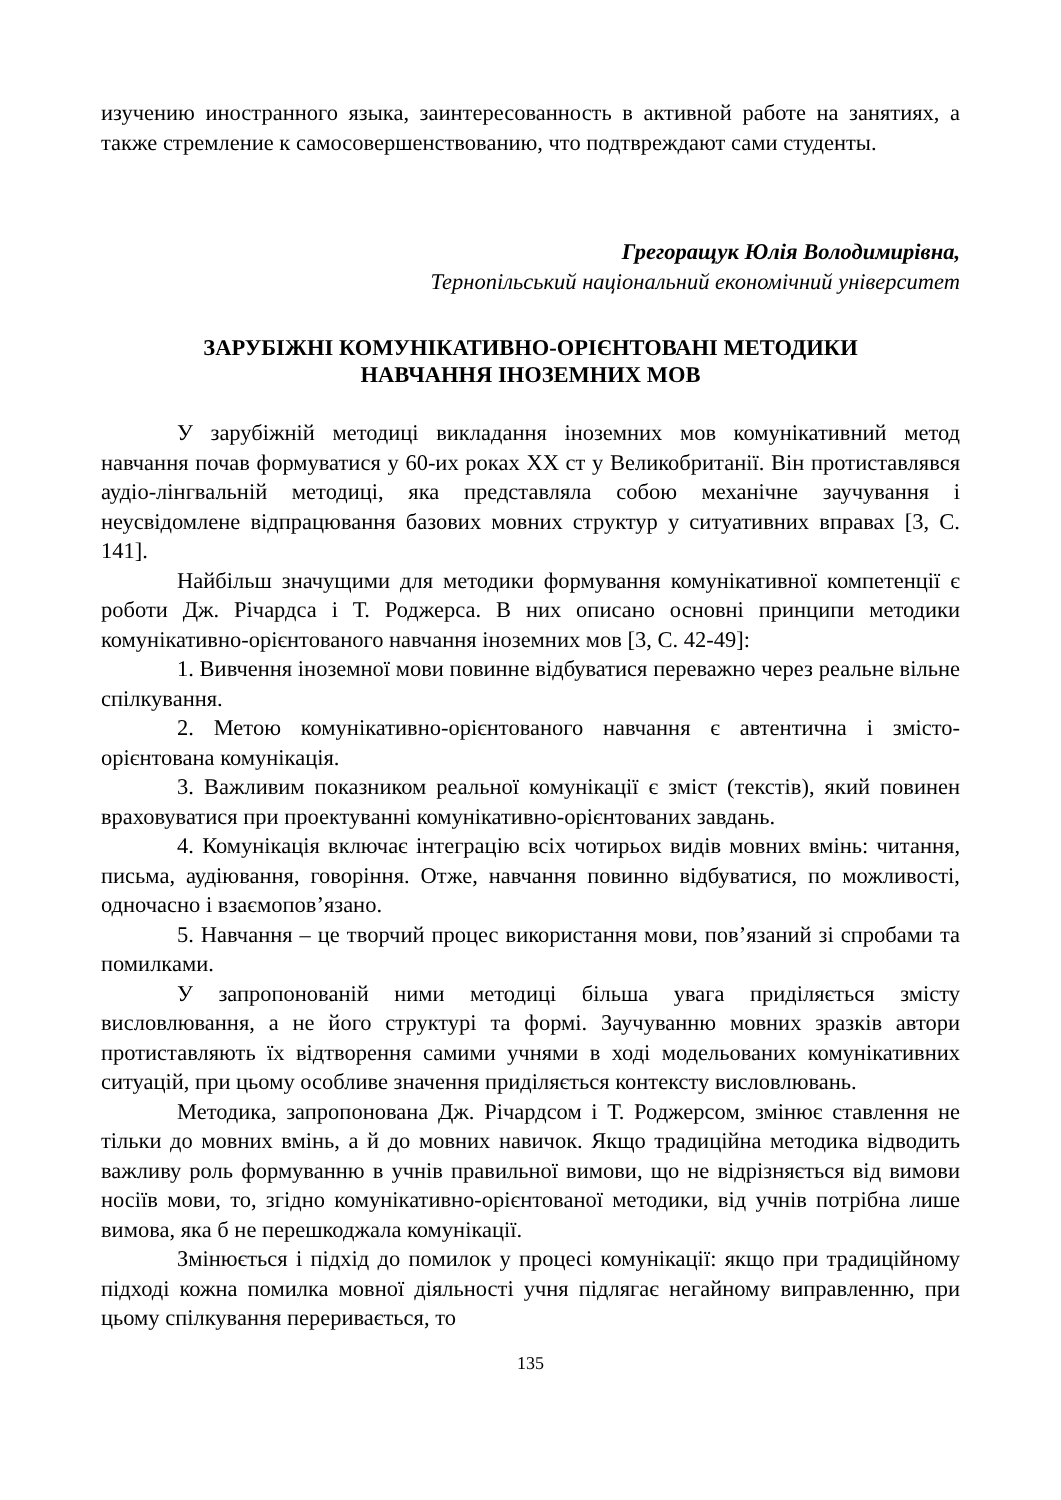изучению иностранного языка, заинтересованность в активной работе на занятиях, а также стремление к самосовершенствованию, что подтвреждают сами студенты.
Грегоращук Юлія Володимирівна,
Тернопільський національний економічний університет
ЗАРУБІЖНІ КОМУНІКАТИВНО-ОРІЄНТОВАНІ МЕТОДИКИ
НАВЧАННЯ ІНОЗЕМНИХ МОВ
У зарубіжній методиці викладання іноземних мов комунікативний метод навчання почав формуватися у 60-их роках ХХ ст у Великобританії. Він протиставлявся аудіо-лінгвальній методиці, яка представляла собою механічне заучування і неусвідомлене відпрацювання базових мовних структур у ситуативних вправах [3, С. 141].
Найбільш значущими для методики формування комунікативної компетенції є роботи Дж. Річардса і Т. Роджерса. В них описано основні принципи методики комунікативно-орієнтованого навчання іноземних мов [3, С. 42-49]:
1. Вивчення іноземної мови повинне відбуватися переважно через реальне вільне спілкування.
2. Метою комунікативно-орієнтованого навчання є автентична і змісто-орієнтована комунікація.
3. Важливим показником реальної комунікації є зміст (текстів), який повинен враховуватися при проектуванні комунікативно-орієнтованих завдань.
4. Комунікація включає інтеграцію всіх чотирьох видів мовних вмінь: читання, письма, аудіювання, говоріння. Отже, навчання повинно відбуватися, по можливості, одночасно і взаємопов’язано.
5. Навчання – це творчий процес використання мови, пов’язаний зі спробами та помилками.
У запропонованій ними методиці більша увага приділяється змісту висловлювання, а не його структурі та формі. Заучуванню мовних зразків автори протиставляють їх відтворення самими учнями в ході модельованих комунікативних ситуацій, при цьому особливе значення приділяється контексту висловлювань.
Методика, запропонована Дж. Річардсом і Т. Роджерсом, змінює ставлення не тільки до мовних вмінь, а й до мовних навичок. Якщо традиційна методика відводить важливу роль формуванню в учнів правильної вимови, що не відрізняється від вимови носіїв мови, то, згідно комунікативно-орієнтованої методики, від учнів потрібна лише вимова, яка б не перешкоджала комунікації.
Змінюється і підхід до помилок у процесі комунікації: якщо при традиційному підході кожна помилка мовної діяльності учня підлягає негайному виправленню, при цьому спілкування переривається, то
135